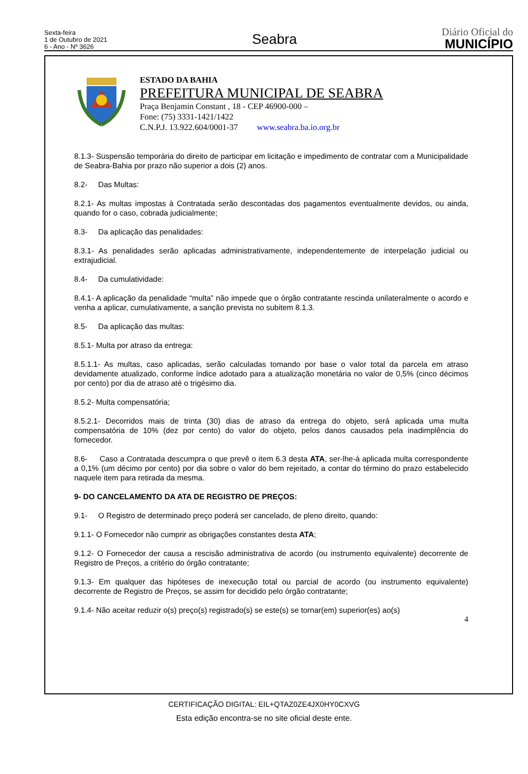Sexta-feira
1 de Outubro de 2021
6 - Ano - Nº 3626
Seabra
Diário Oficial do
MUNICÍPIO
ESTADO DA BAHIA
PREFEITURA MUNICIPAL DE SEABRA
Praça Benjamin Constant , 18 - CEP 46900-000 –
Fone: (75) 3331-1421/1422
C.N.P.J. 13.922.604/0001-37 www.seabra.ba.io.org.br
8.1.3- Suspensão temporária do direito de participar em licitação e impedimento de contratar com a Municipalidade de Seabra-Bahia por prazo não superior a dois (2) anos.
8.2- Das Multas:
8.2.1- As multas impostas à Contratada serão descontadas dos pagamentos eventualmente devidos, ou ainda, quando for o caso, cobrada judicialmente;
8.3- Da aplicação das penalidades:
8.3.1- As penalidades serão aplicadas administrativamente, independentemente de interpelação judicial ou extrajudicial.
8.4- Da cumulatividade:
8.4.1- A aplicação da penalidade “multa” não impede que o órgão contratante rescinda unilateralmente o acordo e venha a aplicar, cumulativamente, a sanção prevista no subitem 8.1.3.
8.5- Da aplicação das multas:
8.5.1- Multa por atraso da entrega:
8.5.1.1- As multas, caso aplicadas, serão calculadas tomando por base o valor total da parcela em atraso devidamente atualizado, conforme índice adotado para a atualização monetária no valor de 0,5% (cinco décimos por cento) por dia de atraso até o trigésimo dia.
8.5.2- Multa compensatória;
8.5.2.1- Decorridos mais de trinta (30) dias de atraso da entrega do objeto, será aplicada uma multa compensatória de 10% (dez por cento) do valor do objeto, pelos danos causados pela inadimplência do fornecedor.
8.6- Caso a Contratada descumpra o que prevê o item 6.3 desta ATA, ser-lhe-á aplicada multa correspondente a 0,1% (um décimo por cento) por dia sobre o valor do bem rejeitado, a contar do término do prazo estabelecido naquele item para retirada da mesma.
9- DO CANCELAMENTO DA ATA DE REGISTRO DE PREÇOS:
9.1- O Registro de determinado preço poderá ser cancelado, de pleno direito, quando:
9.1.1- O Fornecedor não cumprir as obrigações constantes desta ATA;
9.1.2- O Fornecedor der causa a rescisão administrativa de acordo (ou instrumento equivalente) decorrente de Registro de Preços, a critério do órgão contratante;
9.1.3- Em qualquer das hipóteses de inexecução total ou parcial de acordo (ou instrumento equivalente) decorrente de Registro de Preços, se assim for decidido pelo órgão contratante;
9.1.4- Não aceitar reduzir o(s) preço(s) registrado(s) se este(s) se tornar(em) superior(es) ao(s)
4
CERTIFICAÇÃO DIGITAL: EIL+QTAZ0ZE4JX0HY0CXVG
Esta edição encontra-se no site oficial deste ente.